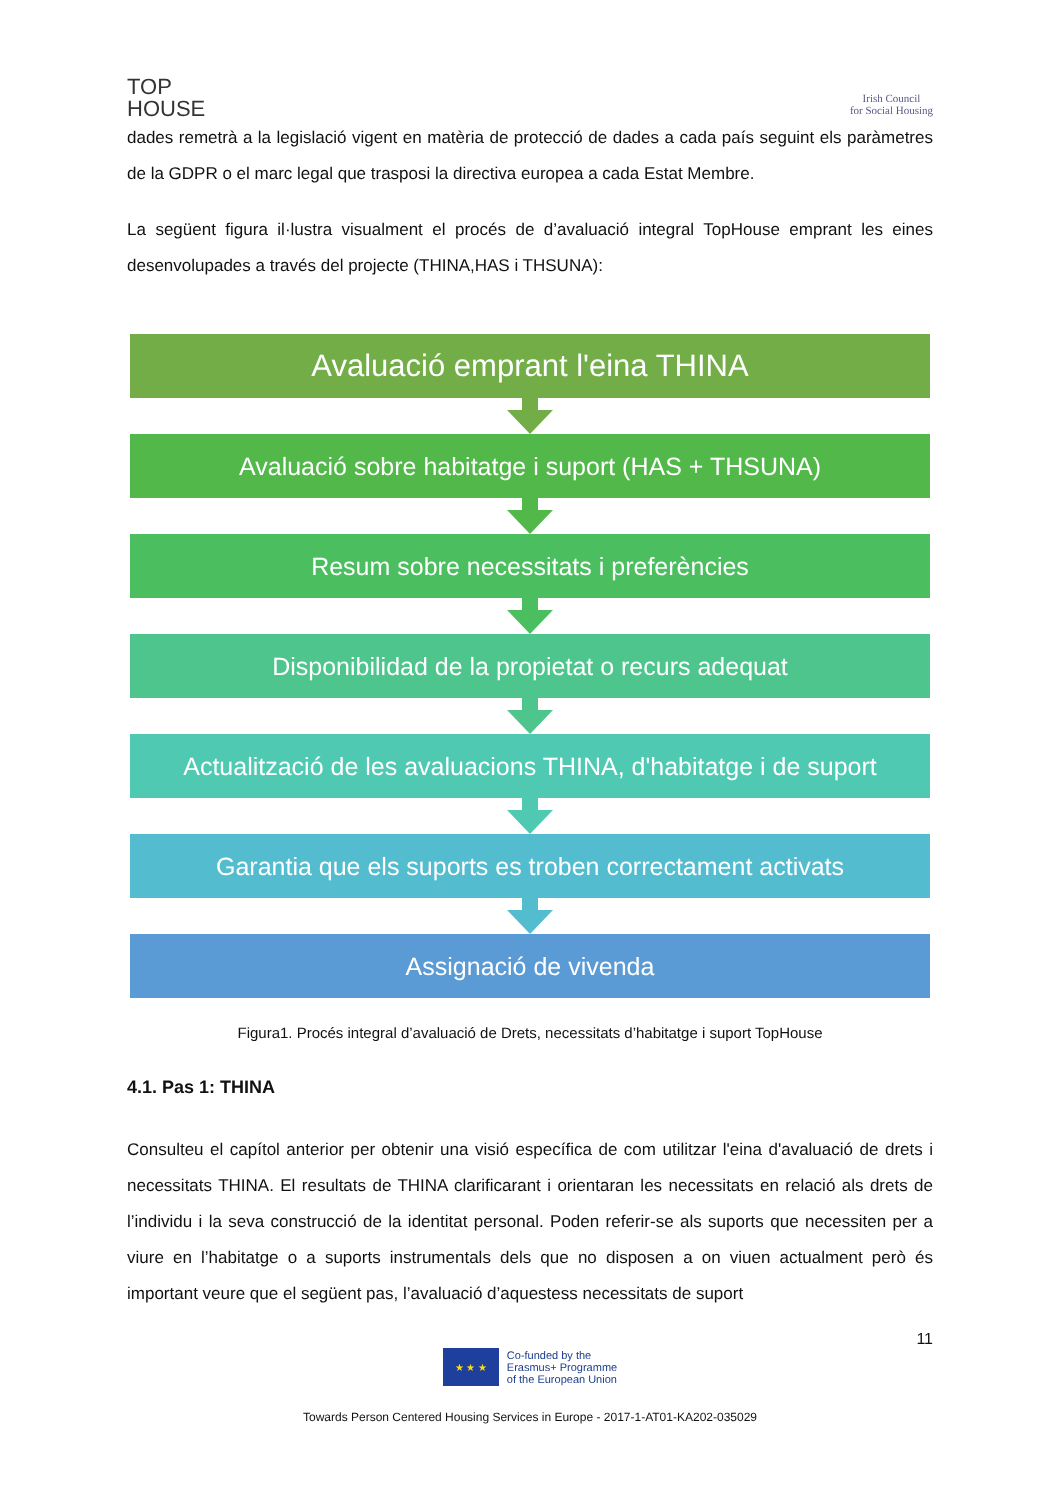TOP
HOUSE
Irish Council
for Social Housing
dades remetrà a la legislació vigent en matèria de protecció de dades a cada país seguint els paràmetres de la GDPR o el marc legal que trasposi la directiva europea a cada Estat Membre.
La següent figura il·lustra visualment el procés de d’avaluació integral TopHouse emprant les eines desenvolupades a través del projecte (THINA,HAS i THSUNA):
Avaluació emprant l'eina THINA
Avaluació sobre habitatge i suport (HAS + THSUNA)
Resum sobre necessitats i preferències
Disponibilidad de la propietat o recurs adequat
Actualització de les avaluacions THINA, d'habitatge i de suport
Garantia que els suports es troben correctament activats
Assignació de vivenda
Figura1. Procés integral d’avaluació de Drets, necessitats d’habitatge i suport TopHouse
4.1. Pas 1: THINA
Consulteu el capítol anterior per obtenir una visió específica de com utilitzar l'eina d'avaluació de drets i necessitats THINA. El resultats de THINA clarificarant i orientaran les necessitats en relació als drets de l’individu i la seva construcció de la identitat personal. Poden referir-se als suports que necessiten per a viure en l’habitatge o a suports instrumentals dels que no disposen a on viuen actualment però és important veure que el següent pas, l’avaluació d’aquestess necessitats de suport
11
★ ★ ★
Co-funded by the
Erasmus+ Programme
of the European Union
Towards Person Centered Housing Services in Europe - 2017-1-AT01-KA202-035029